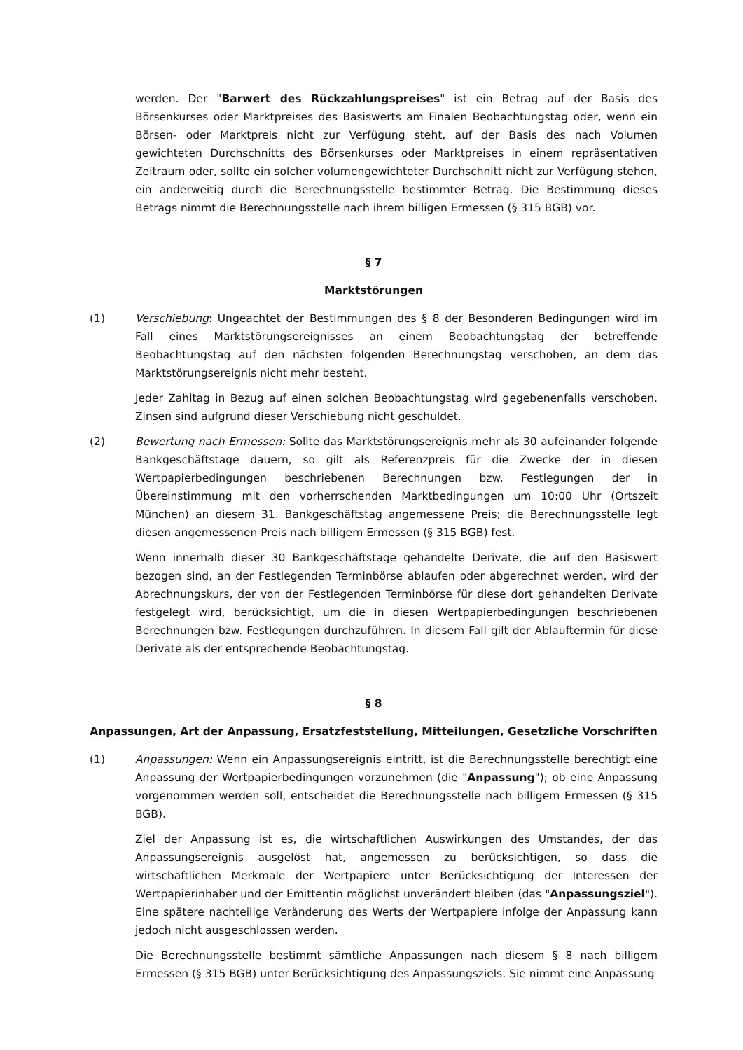werden. Der "Barwert des Rückzahlungspreises" ist ein Betrag auf der Basis des Börsenkurses oder Marktpreises des Basiswerts am Finalen Beobachtungstag oder, wenn ein Börsen- oder Marktpreis nicht zur Verfügung steht, auf der Basis des nach Volumen gewichteten Durchschnitts des Börsenkurses oder Marktpreises in einem repräsentativen Zeitraum oder, sollte ein solcher volumengewichteter Durchschnitt nicht zur Verfügung stehen, ein anderweitig durch die Berechnungsstelle bestimmter Betrag. Die Bestimmung dieses Betrags nimmt die Berechnungsstelle nach ihrem billigen Ermessen (§ 315 BGB) vor.
§ 7
Marktstörungen
(1) Verschiebung: Ungeachtet der Bestimmungen des § 8 der Besonderen Bedingungen wird im Fall eines Marktstörungsereignisses an einem Beobachtungstag der betreffende Beobachtungstag auf den nächsten folgenden Berechnungstag verschoben, an dem das Marktstörungsereignis nicht mehr besteht.
Jeder Zahltag in Bezug auf einen solchen Beobachtungstag wird gegebenenfalls verschoben. Zinsen sind aufgrund dieser Verschiebung nicht geschuldet.
(2) Bewertung nach Ermessen: Sollte das Marktstörungsereignis mehr als 30 aufeinander folgende Bankgeschäftstage dauern, so gilt als Referenzpreis für die Zwecke der in diesen Wertpapierbedingungen beschriebenen Berechnungen bzw. Festlegungen der in Übereinstimmung mit den vorherrschenden Marktbedingungen um 10:00 Uhr (Ortszeit München) an diesem 31. Bankgeschäftstag angemessene Preis; die Berechnungsstelle legt diesen angemessenen Preis nach billigem Ermessen (§ 315 BGB) fest.
Wenn innerhalb dieser 30 Bankgeschäftstage gehandelte Derivate, die auf den Basiswert bezogen sind, an der Festlegenden Terminbörse ablaufen oder abgerechnet werden, wird der Abrechnungskurs, der von der Festlegenden Terminbörse für diese dort gehandelten Derivate festgelegt wird, berücksichtigt, um die in diesen Wertpapierbedingungen beschriebenen Berechnungen bzw. Festlegungen durchzuführen. In diesem Fall gilt der Ablauftermin für diese Derivate als der entsprechende Beobachtungstag.
§ 8
Anpassungen, Art der Anpassung, Ersatzfeststellung, Mitteilungen, Gesetzliche Vorschriften
(1) Anpassungen: Wenn ein Anpassungsereignis eintritt, ist die Berechnungsstelle berechtigt eine Anpassung der Wertpapierbedingungen vorzunehmen (die "Anpassung"); ob eine Anpassung vorgenommen werden soll, entscheidet die Berechnungsstelle nach billigem Ermessen (§ 315 BGB).
Ziel der Anpassung ist es, die wirtschaftlichen Auswirkungen des Umstandes, der das Anpassungsereignis ausgelöst hat, angemessen zu berücksichtigen, so dass die wirtschaftlichen Merkmale der Wertpapiere unter Berücksichtigung der Interessen der Wertpapierinhaber und der Emittentin möglichst unverändert bleiben (das "Anpassungsziel"). Eine spätere nachteilige Veränderung des Werts der Wertpapiere infolge der Anpassung kann jedoch nicht ausgeschlossen werden.
Die Berechnungsstelle bestimmt sämtliche Anpassungen nach diesem § 8 nach billigem Ermessen (§ 315 BGB) unter Berücksichtigung des Anpassungsziels. Sie nimmt eine Anpassung